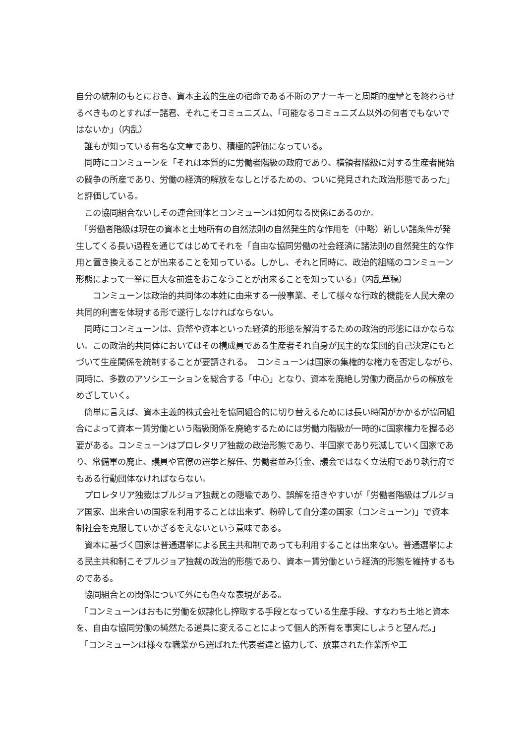自分の統制のもとにおき、資本主義的生産の宿命である不断のアナーキーと周期的痙攣とを終わらせるべきものとすればー諸君、それこそコミュニズム、「可能なるコミュニズム以外の何者でもないではないか」（内乱）
　誰もが知っている有名な文章であり、積極的評価になっている。
　同時にコンミューンを「それは本質的に労働者階級の政府であり、横領者階級に対する生産者開始の闘争の所産であり、労働の経済的解放をなしとげるための、ついに発見された政治形態であった」と評価している。
　この協同組合ないしその連合団体とコンミューンは如何なる関係にあるのか。
　「労働者階級は現在の資本と土地所有の自然法則の自然発生的な作用を（中略）新しい諸条件が発生してくる長い過程を通じてはじめてそれを「自由な協同労働の社会経済に諸法則の自然発生的な作用と置き換えることが出来ることを知っている。しかし、それと同時に、政治的組織のコンミューン形態によって一挙に巨大な前進をおこなうことが出来ることを知っている」（内乱草稿）
　　コンミューンは政治的共同体の本姓に由来する一般事業、そして様々な行政的機能を人民大衆の共同的利害を体現する形で遂行しなければならない。
　同時にコンミューンは、貨幣や資本といった経済的形態を解消するための政治的形態にほかならない。この政治的共同体においてはその構成員である生産者それ自身が民主的な集団的自己決定にもとづいて生産関係を統制することが要請される。　コンミューンは国家の集権的な権力を否定しながら､同時に、多数のアソシエーションを総合する「中心」となり、資本を廃絶し労働力商品からの解放をめざしていく。
　簡単に言えば、資本主義的株式会社を協同組合的に切り替えるためには長い時間がかかるが協同組合によって資本ー賃労働という階級関係を廃絶するためには労働力階級が一時的に国家権力を握る必要がある。コンミューンはプロレタリア独裁の政治形態であり、半国家であり死滅していく国家であり、常備軍の廃止、議員や官僚の選挙と解任、労働者並み賃金、議会ではなく立法府であり執行府でもある行動団体なければならない。
　プロレタリア独裁はブルジョア独裁との隠喩であり、誤解を招きやすいが「労働者階級はブルジョア国家、出来合いの国家を利用することは出来ず、粉砕して自分達の国家（コンミューン)」で資本制社会を克服していかざるをえないという意味である。
　資本に基づく国家は普通選挙による民主共和制であっても利用することは出来ない。普通選挙による民主共和制こそブルジョア独裁の政治的形態であり、資本ー賃労働という経済的形態を維持するものである。
　協同組合との関係について外にも色々な表現がある。
　「コンミューンはおもに労働を奴隷化し搾取する手段となっている生産手段、すなわち土地と資本を、自由な協同労働の純然たる道具に変えることによって個人的所有を事実にしようと望んだ。」
　「コンミューンは様々な職業から選ばれた代表者達と協力して、放棄された作業所や工